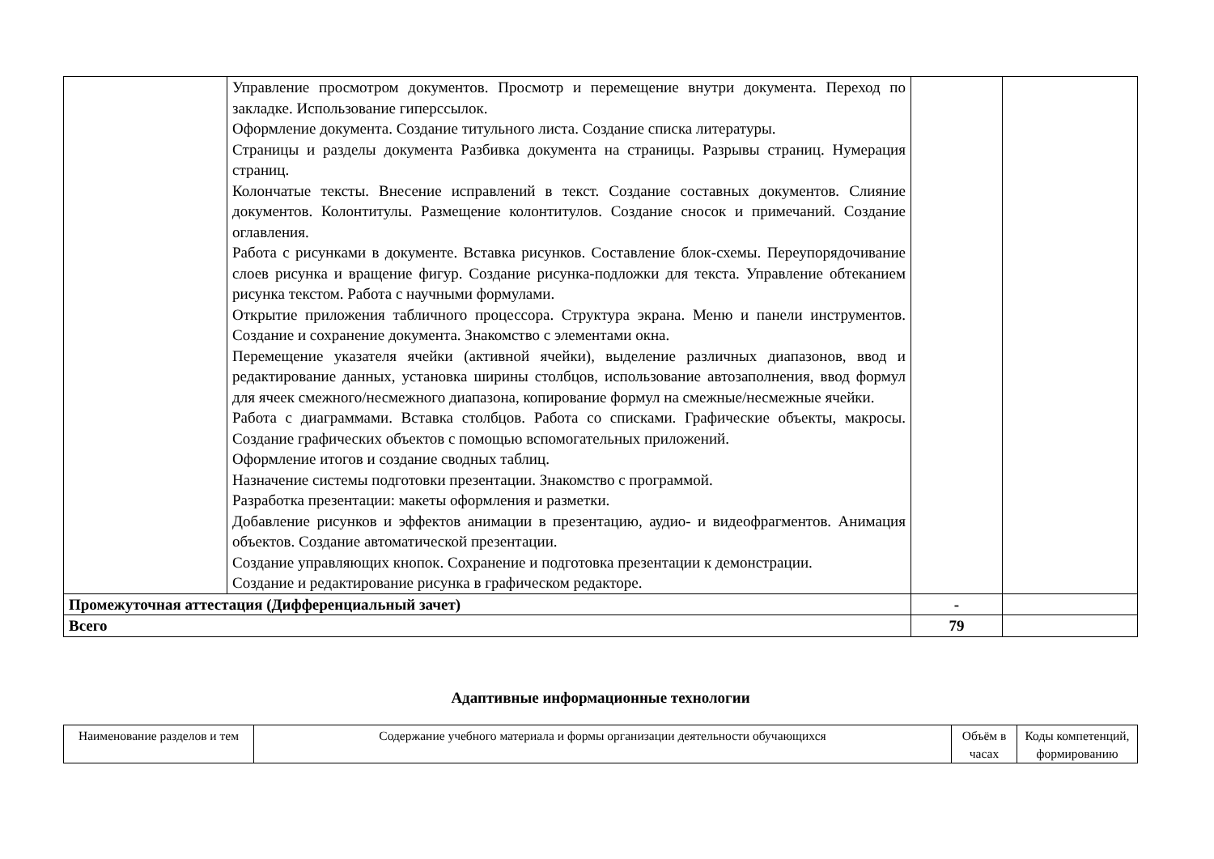| | Управление просмотром документов. Просмотр и перемещение внутри документа. Переход по закладке. Использование гиперссылок. Оформление документа. Создание титульного листа. Создание списка литературы. Страницы и разделы документа Разбивка документа на страницы. Разрывы страниц. Нумерация страниц. Колончатые тексты. Внесение исправлений в текст. Создание составных документов. Слияние документов. Колонтитулы. Размещение колонтитулов. Создание сносок и примечаний. Создание оглавления. Работа с рисунками в документе. Вставка рисунков. Составление блок-схемы. Переупорядочивание слоев рисунка и вращение фигур. Создание рисунка-подложки для текста. Управление обтеканием рисунка текстом. Работа с научными формулами. Открытие приложения табличного процессора. Структура экрана. Меню и панели инструментов. Создание и сохранение документа. Знакомство с элементами окна. Перемещение указателя ячейки (активной ячейки), выделение различных диапазонов, ввод и редактирование данных, установка ширины столбцов, использование автозаполнения, ввод формул для ячеек смежного/несмежного диапазона, копирование формул на смежные/несмежные ячейки. Работа с диаграммами. Вставка столбцов. Работа со списками. Графические объекты, макросы. Создание графических объектов с помощью вспомогательных приложений. Оформление итогов и создание сводных таблиц. Назначение системы подготовки презентации. Знакомство с программой. Разработка презентации: макеты оформления и разметки. Добавление рисунков и эффектов анимации в презентацию, аудио- и видеофрагментов. Анимация объектов. Создание автоматической презентации. Создание управляющих кнопок. Сохранение и подготовка презентации к демонстрации. Создание и редактирование рисунка в графическом редакторе. | | |
| Промежуточная аттестация (Дифференциальный зачет) | | - | |
| Всего | | 79 | |
Адаптивные информационные технологии
| Наименование разделов и тем | Содержание учебного материала и формы организации деятельности обучающихся | Объём в часах | Коды компетенций, формированию |
| --- | --- | --- | --- |